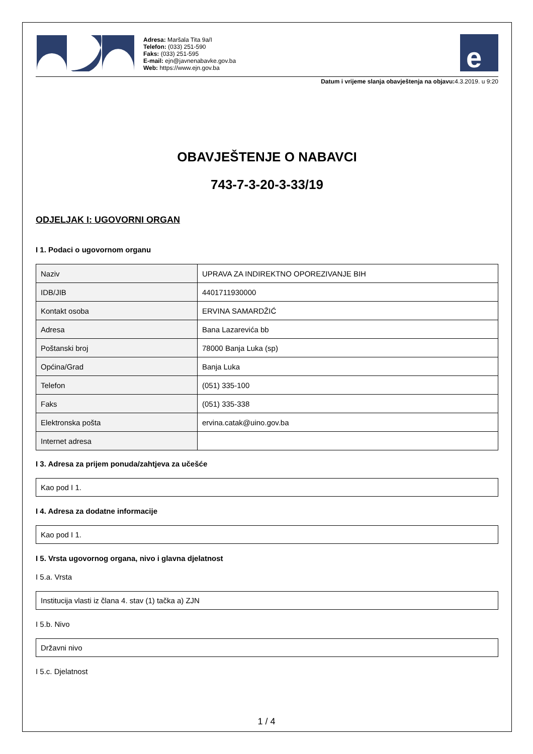Adresa: Maršala Tita 9a/I
Telefon: (033) 251-590
Faks: (033) 251-595
E-mail: ejn@javnenabavke.gov.ba
Web: https://www.ejn.gov.ba
e
Datum i vrijeme slanja obavještenja na objavu: 4.3.2019. u 9:20
OBAVJEŠTENJE O NABAVCI
743-7-3-20-3-33/19
ODJELJAK I: UGOVORNI ORGAN
I 1. Podaci o ugovornom organu
| Naziv | UPRAVA ZA INDIREKTNO OPOREZIVANJE BIH |
| IDB/JIB | 4401711930000 |
| Kontakt osoba | ERVINA SAMARDŽIĆ |
| Adresa | Bana Lazarevića bb |
| Poštanski broj | 78000 Banja Luka (sp) |
| Općina/Grad | Banja Luka |
| Telefon | (051) 335-100 |
| Faks | (051) 335-338 |
| Elektronska pošta | ervina.catak@uino.gov.ba |
| Internet adresa | |
I 3. Adresa za prijem ponuda/zahtjeva za učešće
Kao pod I 1.
I 4. Adresa za dodatne informacije
Kao pod I 1.
I 5. Vrsta ugovornog organa, nivo i glavna djelatnost
I 5.a. Vrsta
Institucija vlasti iz člana 4. stav (1) tačka a) ZJN
I 5.b. Nivo
Državni nivo
I 5.c. Djelatnost
1 / 4